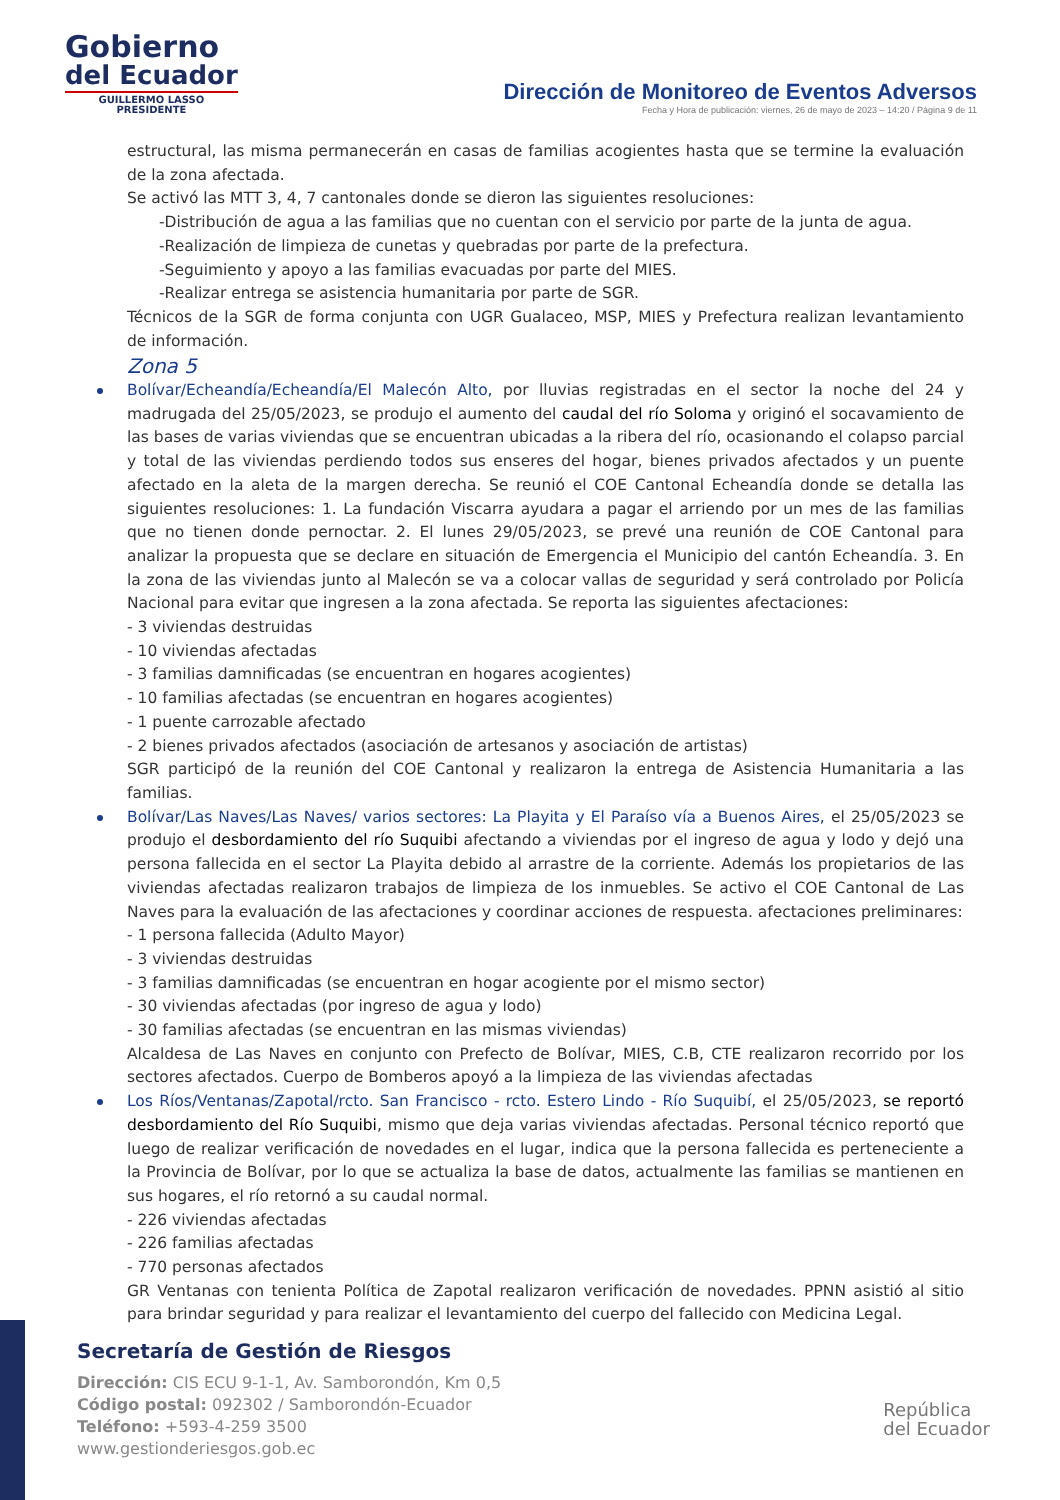Gobierno
del Ecuador
GUILLERMO LASSO
PRESIDENTE
Dirección de Monitoreo de Eventos Adversos
Fecha y Hora de publicación: viernes, 26 de mayo de 2023 – 14:20 / Página 9 de 11
estructural, las misma permanecerán en casas de familias acogientes hasta que se termine la evaluación de la zona afectada.
Se activó las MTT 3, 4, 7 cantonales donde se dieron las siguientes resoluciones:
-Distribución de agua a las familias que no cuentan con el servicio por parte de la junta de agua.
-Realización de limpieza de cunetas y quebradas por parte de la prefectura.
-Seguimiento y apoyo a las familias evacuadas por parte del MIES.
-Realizar entrega se asistencia humanitaria por parte de SGR.
Técnicos de la SGR de forma conjunta con UGR Gualaceo, MSP, MIES y Prefectura realizan levantamiento de información.
Zona 5
Bolívar/Echeandía/Echeandía/El Malecón Alto, por lluvias registradas en el sector la noche del 24 y madrugada del 25/05/2023, se produjo el aumento del caudal del río Soloma y originó el socavamiento de las bases de varias viviendas que se encuentran ubicadas a la ribera del río, ocasionando el colapso parcial y total de las viviendas perdiendo todos sus enseres del hogar, bienes privados afectados y un puente afectado en la aleta de la margen derecha. Se reunió el COE Cantonal Echeandía donde se detalla las siguientes resoluciones: 1. La fundación Viscarra ayudara a pagar el arriendo por un mes de las familias que no tienen donde pernoctar. 2. El lunes 29/05/2023, se prevé una reunión de COE Cantonal para analizar la propuesta que se declare en situación de Emergencia el Municipio del cantón Echeandía. 3. En la zona de las viviendas junto al Malecón se va a colocar vallas de seguridad y será controlado por Policía Nacional para evitar que ingresen a la zona afectada. Se reporta las siguientes afectaciones:
- 3 viviendas destruidas
- 10 viviendas afectadas
- 3 familias damnificadas (se encuentran en hogares acogientes)
- 10 familias afectadas (se encuentran en hogares acogientes)
- 1 puente carrozable afectado
- 2 bienes privados afectados (asociación de artesanos y asociación de artistas)
SGR participó de la reunión del COE Cantonal y realizaron la entrega de Asistencia Humanitaria a las familias.
Bolívar/Las Naves/Las Naves/ varios sectores: La Playita y El Paraíso vía a Buenos Aires, el 25/05/2023 se produjo el desbordamiento del río Suquibi afectando a viviendas por el ingreso de agua y lodo y dejó una persona fallecida en el sector La Playita debido al arrastre de la corriente. Además los propietarios de las viviendas afectadas realizaron trabajos de limpieza de los inmuebles. Se activo el COE Cantonal de Las Naves para la evaluación de las afectaciones y coordinar acciones de respuesta. afectaciones preliminares:
- 1 persona fallecida (Adulto Mayor)
- 3 viviendas destruidas
- 3 familias damnificadas (se encuentran en hogar acogiente por el mismo sector)
- 30 viviendas afectadas (por ingreso de agua y lodo)
- 30 familias afectadas (se encuentran en las mismas viviendas)
Alcaldesa de Las Naves en conjunto con Prefecto de Bolívar, MIES, C.B, CTE realizaron recorrido por los sectores afectados. Cuerpo de Bomberos apoyó a la limpieza de las viviendas afectadas
Los Ríos/Ventanas/Zapotal/rcto. San Francisco - rcto. Estero Lindo - Río Suquibí, el 25/05/2023, se reportó desbordamiento del Río Suquibi, mismo que deja varias viviendas afectadas. Personal técnico reportó que luego de realizar verificación de novedades en el lugar, indica que la persona fallecida es perteneciente a la Provincia de Bolívar, por lo que se actualiza la base de datos, actualmente las familias se mantienen en sus hogares, el río retornó a su caudal normal.
- 226 viviendas afectadas
- 226 familias afectadas
- 770 personas afectados
GR Ventanas con tenienta Política de Zapotal realizaron verificación de novedades. PPNN asistió al sitio para brindar seguridad y para realizar el levantamiento del cuerpo del fallecido con Medicina Legal.
Secretaría de Gestión de Riesgos
Dirección: CIS ECU 9-1-1, Av. Samborondón, Km 0,5
Código postal: 092302 / Samborondón-Ecuador
Teléfono: +593-4-259 3500
www.gestionderiesgos.gob.ec
República
del Ecuador